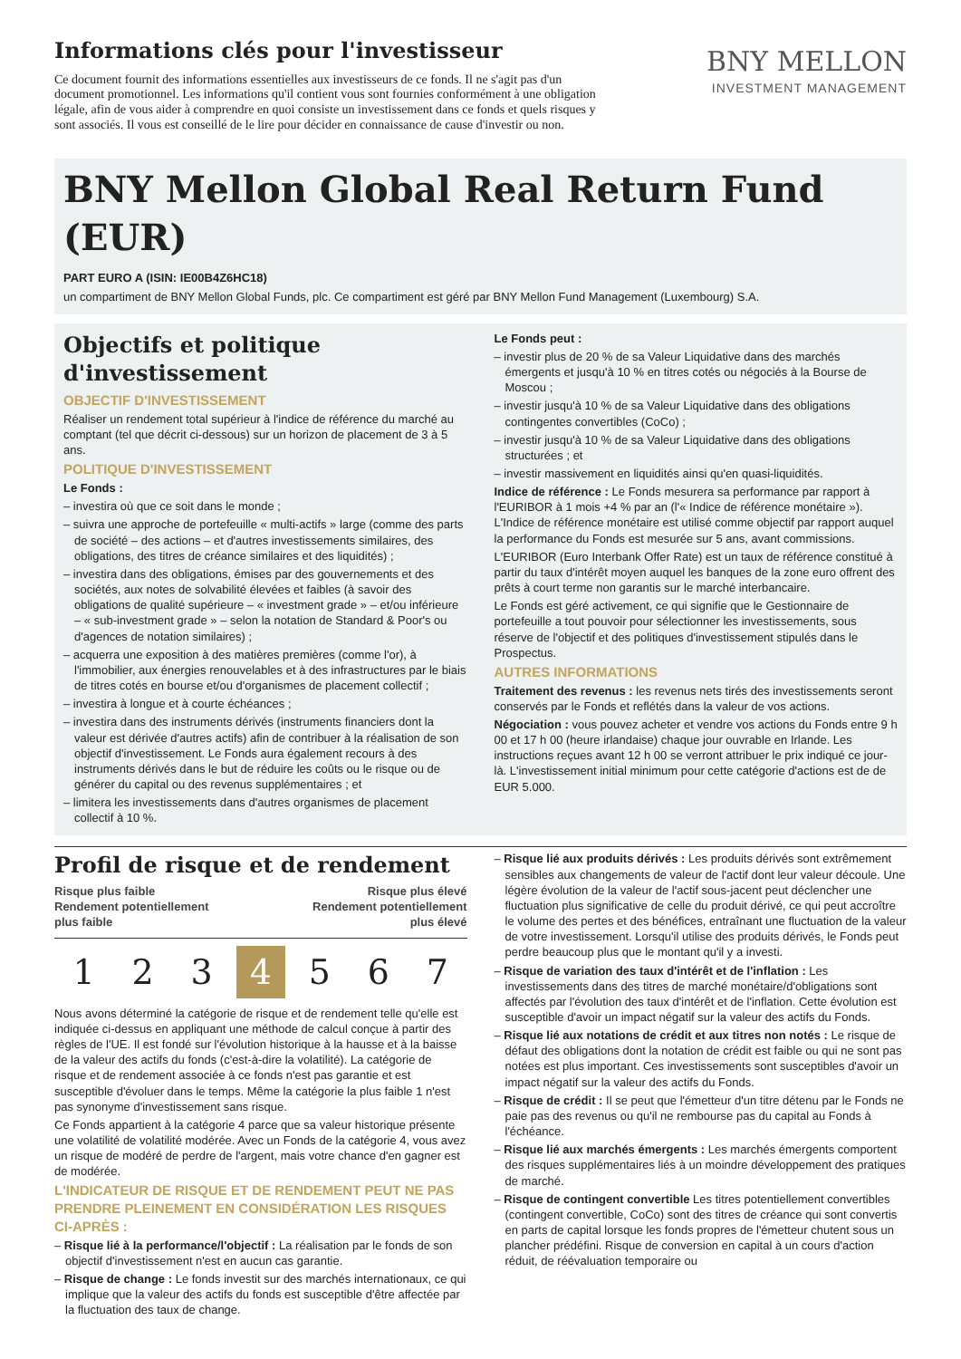Informations clés pour l'investisseur
Ce document fournit des informations essentielles aux investisseurs de ce fonds. Il ne s'agit pas d'un document promotionnel. Les informations qu'il contient vous sont fournies conformément à une obligation légale, afin de vous aider à comprendre en quoi consiste un investissement dans ce fonds et quels risques y sont associés. Il vous est conseillé de le lire pour décider en connaissance de cause d'investir ou non.
BNY MELLON
INVESTMENT MANAGEMENT
BNY Mellon Global Real Return Fund (EUR)
PART EURO A (ISIN: IE00B4Z6HC18)
un compartiment de BNY Mellon Global Funds, plc. Ce compartiment est géré par BNY Mellon Fund Management (Luxembourg) S.A.
Objectifs et politique d'investissement
OBJECTIF D'INVESTISSEMENT
Réaliser un rendement total supérieur à l'indice de référence du marché au comptant (tel que décrit ci-dessous) sur un horizon de placement de 3 à 5 ans.
POLITIQUE D'INVESTISSEMENT
Le Fonds :
– investira où que ce soit dans le monde ;
– suivra une approche de portefeuille « multi-actifs » large (comme des parts de société – des actions – et d'autres investissements similaires, des obligations, des titres de créance similaires et des liquidités) ;
– investira dans des obligations, émises par des gouvernements et des sociétés, aux notes de solvabilité élevées et faibles (à savoir des obligations de qualité supérieure – « investment grade » – et/ou inférieure – « sub-investment grade » – selon la notation de Standard & Poor's ou d'agences de notation similaires) ;
– acquerra une exposition à des matières premières (comme l'or), à l'immobilier, aux énergies renouvelables et à des infrastructures par le biais de titres cotés en bourse et/ou d'organismes de placement collectif ;
– investira à longue et à courte échéances ;
– investira dans des instruments dérivés (instruments financiers dont la valeur est dérivée d'autres actifs) afin de contribuer à la réalisation de son objectif d'investissement. Le Fonds aura également recours à des instruments dérivés dans le but de réduire les coûts ou le risque ou de générer du capital ou des revenus supplémentaires ; et
– limitera les investissements dans d'autres organismes de placement collectif à 10 %.
Le Fonds peut :
– investir plus de 20 % de sa Valeur Liquidative dans des marchés émergents et jusqu'à 10 % en titres cotés ou négociés à la Bourse de Moscou ;
– investir jusqu'à 10 % de sa Valeur Liquidative dans des obligations contingentes convertibles (CoCo) ;
– investir jusqu'à 10 % de sa Valeur Liquidative dans des obligations structurées ; et
– investir massivement en liquidités ainsi qu'en quasi-liquidités.
Indice de référence : Le Fonds mesurera sa performance par rapport à l'EURIBOR à 1 mois +4 % par an (l'« Indice de référence monétaire »). L'Indice de référence monétaire est utilisé comme objectif par rapport auquel la performance du Fonds est mesurée sur 5 ans, avant commissions.
L'EURIBOR (Euro Interbank Offer Rate) est un taux de référence constitué à partir du taux d'intérêt moyen auquel les banques de la zone euro offrent des prêts à court terme non garantis sur le marché interbancaire.
Le Fonds est géré activement, ce qui signifie que le Gestionnaire de portefeuille a tout pouvoir pour sélectionner les investissements, sous réserve de l'objectif et des politiques d'investissement stipulés dans le Prospectus.
AUTRES INFORMATIONS
Traitement des revenus : les revenus nets tirés des investissements seront conservés par le Fonds et reflétés dans la valeur de vos actions.
Négociation : vous pouvez acheter et vendre vos actions du Fonds entre 9 h 00 et 17 h 00 (heure irlandaise) chaque jour ouvrable en Irlande. Les instructions reçues avant 12 h 00 se verront attribuer le prix indiqué ce jour-là. L'investissement initial minimum pour cette catégorie d'actions est de de EUR 5.000.
Profil de risque et de rendement
Risque plus faible
Rendement potentiellement
plus faible
Risque plus élevé
Rendement potentiellement
plus élevé
1 2 3 4 5 6 7
Nous avons déterminé la catégorie de risque et de rendement telle qu'elle est indiquée ci-dessus en appliquant une méthode de calcul conçue à partir des règles de l'UE. Il est fondé sur l'évolution historique à la hausse et à la baisse de la valeur des actifs du fonds (c'est-à-dire la volatilité). La catégorie de risque et de rendement associée à ce fonds n'est pas garantie et est susceptible d'évoluer dans le temps. Même la catégorie la plus faible 1 n'est pas synonyme d'investissement sans risque.
Ce Fonds appartient à la catégorie 4 parce que sa valeur historique présente une volatilité de volatilité modérée. Avec un Fonds de la catégorie 4, vous avez un risque de modéré de perdre de l'argent, mais votre chance d'en gagner est de modérée.
L'INDICATEUR DE RISQUE ET DE RENDEMENT PEUT NE PAS PRENDRE PLEINEMENT EN CONSIDÉRATION LES RISQUES CI-APRÈS :
– Risque lié à la performance/l'objectif : La réalisation par le fonds de son objectif d'investissement n'est en aucun cas garantie.
– Risque de change : Le fonds investit sur des marchés internationaux, ce qui implique que la valeur des actifs du fonds est susceptible d'être affectée par la fluctuation des taux de change.
– Risque lié aux produits dérivés : Les produits dérivés sont extrêmement sensibles aux changements de valeur de l'actif dont leur valeur découle. Une légère évolution de la valeur de l'actif sous-jacent peut déclencher une fluctuation plus significative de celle du produit dérivé, ce qui peut accroître le volume des pertes et des bénéfices, entraînant une fluctuation de la valeur de votre investissement. Lorsqu'il utilise des produits dérivés, le Fonds peut perdre beaucoup plus que le montant qu'il y a investi.
– Risque de variation des taux d'intérêt et de l'inflation : Les investissements dans des titres de marché monétaire/d'obligations sont affectés par l'évolution des taux d'intérêt et de l'inflation. Cette évolution est susceptible d'avoir un impact négatif sur la valeur des actifs du Fonds.
– Risque lié aux notations de crédit et aux titres non notés : Le risque de défaut des obligations dont la notation de crédit est faible ou qui ne sont pas notées est plus important. Ces investissements sont susceptibles d'avoir un impact négatif sur la valeur des actifs du Fonds.
– Risque de crédit : Il se peut que l'émetteur d'un titre détenu par le Fonds ne paie pas des revenus ou qu'il ne rembourse pas du capital au Fonds à l'échéance.
– Risque lié aux marchés émergents : Les marchés émergents comportent des risques supplémentaires liés à un moindre développement des pratiques de marché.
– Risque de contingent convertible Les titres potentiellement convertibles (contingent convertible, CoCo) sont des titres de créance qui sont convertis en parts de capital lorsque les fonds propres de l'émetteur chutent sous un plancher prédéfini. Risque de conversion en capital à un cours d'action réduit, de réévaluation temporaire ou